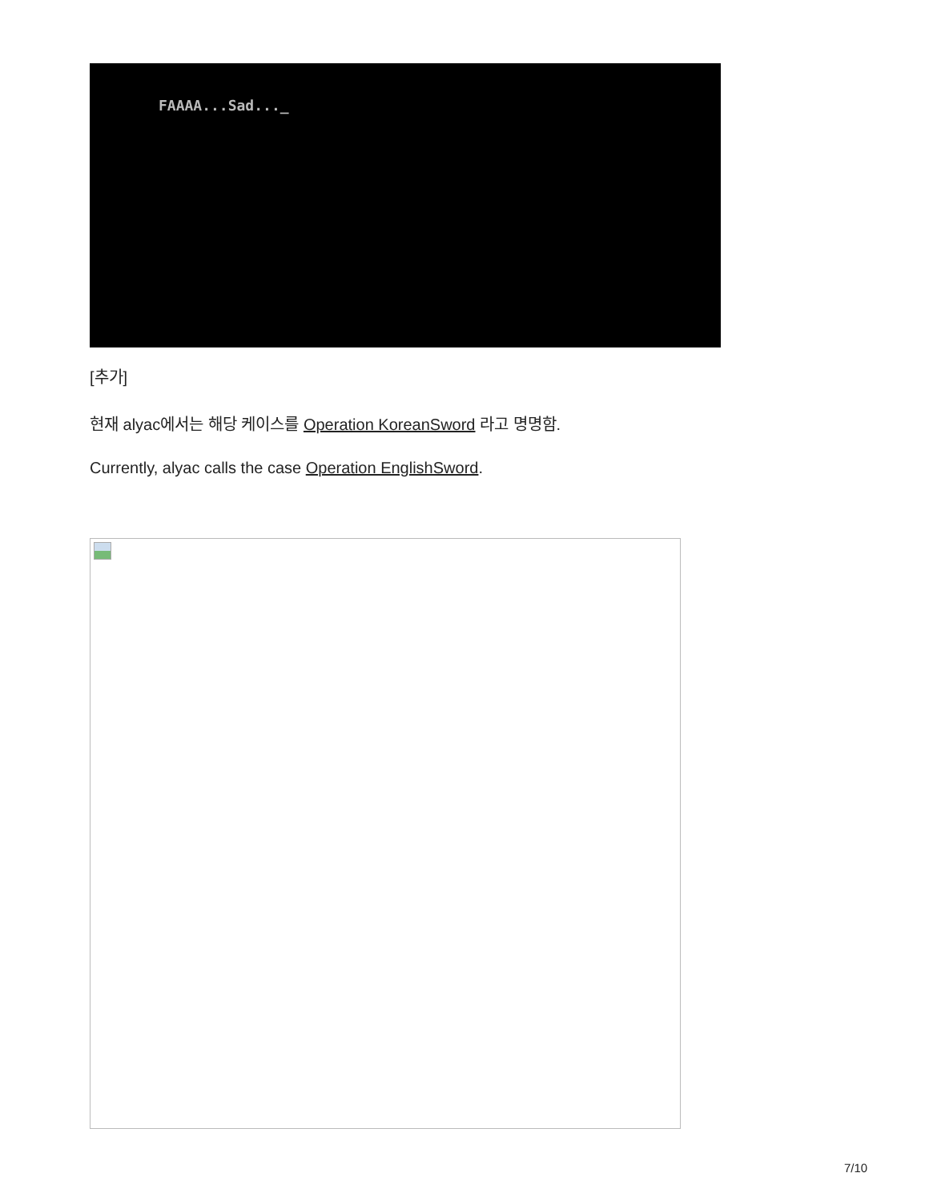FAAAA...Sad..._
[추가]
현재 alyac에서는 해당 케이스를 Operation KoreanSword 라고 명명함.
Currently, alyac calls the case Operation EnglishSword.
7/10